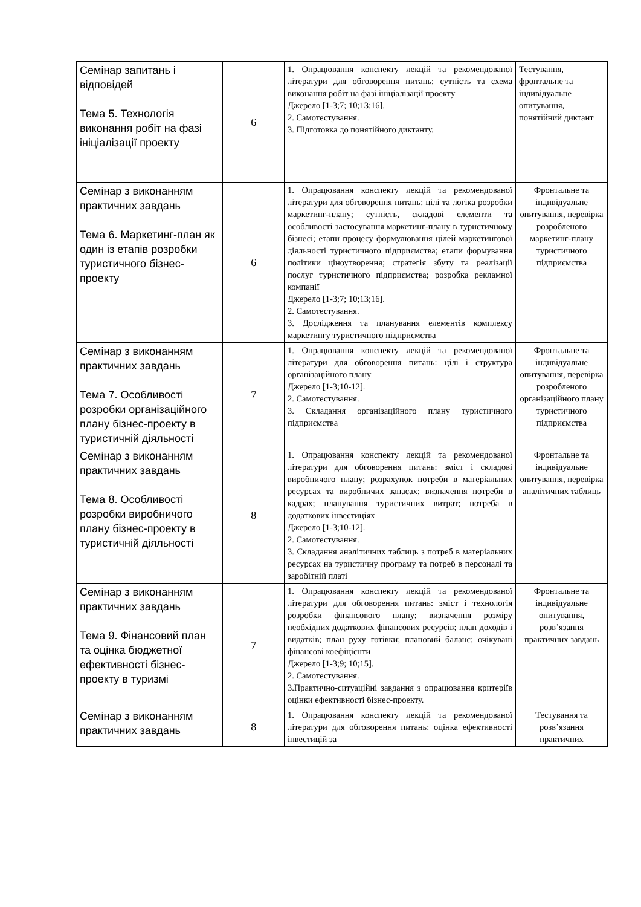| Семінар запитань і відповідей Тема 5. Технологія виконання робіт на фазі ініціалізації проекту | 6 | 1. Опрацювання конспекту лекцій та рекомендованої літератури для обговорення питань: сутність та схема виконання робіт на фазі ініціалізації проекту Джерело [1-3;7; 10;13;16]. 2. Самотестування. 3. Підготовка до понятійного диктанту. | Тестування, фронтальне та індивідуальне опитування, понятійний диктант |
| Семінар з виконанням практичних завдань Тема 6. Маркетинг-план як один із етапів розробки туристичного бізнес-проекту | 6 | 1. Опрацювання конспекту лекцій та рекомендованої літератури для обговорення питань: цілі та логіка розробки маркетинг-плану; сутність, складові елементи та особливості застосування маркетинг-плану в туристичному бізнесі; етапи процесу формулювання цілей маркетингової діяльності туристичного підприємства; етапи формування політики ціноутворення; стратегія збуту та реалізації послуг туристичного підприємства; розробка рекламної компанії Джерело [1-3;7; 10;13;16]. 2. Самотестування. 3. Дослідження та планування елементів комплексу маркетингу туристичного підприємства | Фронтальне та індивідуальне опитування, перевірка розробленого маркетинг-плану туристичного підприємства |
| Семінар з виконанням практичних завдань Тема 7. Особливості розробки організаційного плану бізнес-проекту в туристичній діяльності | 7 | 1. Опрацювання конспекту лекцій та рекомендованої літератури для обговорення питань: цілі і структура організаційного плану Джерело [1-3;10-12]. 2. Самотестування. 3. Складання організаційного плану туристичного підприємства | Фронтальне та індивідуальне опитування, перевірка розробленого організаційного плану туристичного підприємства |
| Семінар з виконанням практичних завдань Тема 8. Особливості розробки виробничого плану бізнес-проекту в туристичній діяльності | 8 | 1. Опрацювання конспекту лекцій та рекомендованої літератури для обговорення питань: зміст і складові виробничого плану; розрахунок потреби в матеріальних ресурсах та виробничих запасах; визначення потреби в кадрах; планування туристичних витрат; потреба в додаткових інвестиціях Джерело [1-3;10-12]. 2. Самотестування. 3. Складання аналітичних таблиць з потреб в матеріальних ресурсах на туристичну програму та потреб в персоналі та заробітній платі | Фронтальне та індивідуальне опитування, перевірка аналітичних таблиць |
| Семінар з виконанням практичних завдань Тема 9. Фінансовий план та оцінка бюджетної ефективності бізнес-проекту в туризмі | 7 | 1. Опрацювання конспекту лекцій та рекомендованої літератури для обговорення питань: зміст і технологія розробки фінансового плану; визначення розміру необхідних додаткових фінансових ресурсів; план доходів і видатків; план руху готівки; плановий баланс; очікувані фінансові коефіцієнти Джерело [1-3;9; 10;15]. 2. Самотестування. 3.Практично-ситуаційні завдання з опрацювання критеріїв оцінки ефективності бізнес-проекту. | Фронтальне та індивідуальне опитування, розв’язання практичних завдань |
| Семінар з виконанням практичних завдань | 8 | 1. Опрацювання конспекту лекцій та рекомендованої літератури для обговорення питань: оцінка ефективності інвестицій за | Тестування та розв’язання практичних |